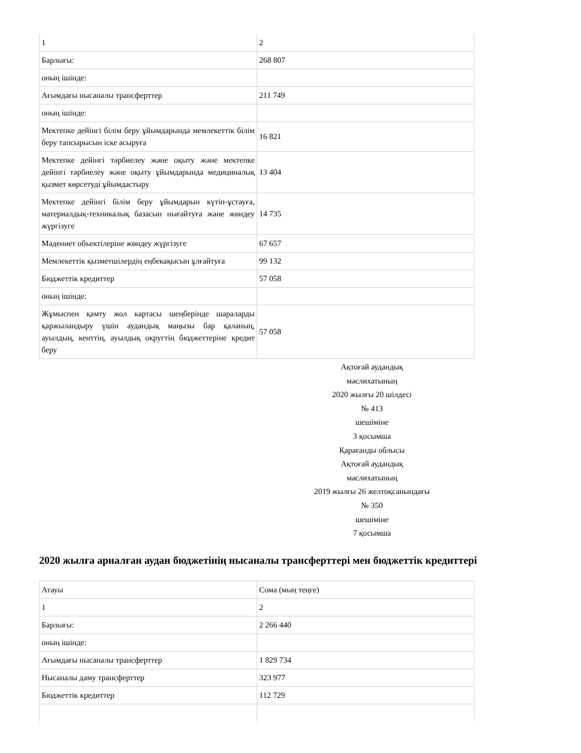| 1 | 2 |
| Барлығы: | 268 807 |
| оның ішінде: | |
| Ағымдағы нысаналы трансферттер | 211 749 |
| оның ішінде: | |
| Мектепке дейінгі білім беру ұйымдарында мемлекеттік білім беру тапсырысын іске асыруға | 16 821 |
| Мектепке дейінгі тәрбиелеу және оқыту және мектепке дейінгі тәрбиелеу және оқыту ұйымдарында медициналық қызмет көрсетуді ұйымдастыру | 13 404 |
| Мектепке дейінгі білім беру ұйымдарын күтіп-ұстауға, материалдық-техникалық базасын нығайтуға және жөндеу жүргізуге | 14 735 |
| Мәдениет объектілеріне жөндеу жүргізуге | 67 657 |
| Мемлекеттік қызметшілердің еңбекақысын ұлғайтуға | 99 132 |
| Бюджеттік кредиттер | 57 058 |
| оның ішінде: | |
| Жұмыспен қамту жол картасы шеңберінде шараларды қаржыландыру үшін аудандық маңызы бар қаланың, ауылдың, кенттің, ауылдық округтің бюджеттеріне кредит беру | 57 058 |
Ақтоғай аудандық
мәслихатының
2020 жылғы 20 шілдесі
№ 413
шешіміне
3 қосымша
Қарағанды облысы
Ақтоғай аудандық
мәслихатының
2019 жылғы 26 желтоқсанындағы
№ 350
шешіміне
7 қосымша
2020 жылға арналған аудан бюджетінің нысаналы трансферттері мен бюджеттік кредиттері
| Атауы | Сома (мың теңге) |
| 1 | 2 |
| Барлығы: | 2 266 440 |
| оның ішінде: | |
| Ағымдағы нысаналы трансферттер | 1 829 734 |
| Нысаналы даму трансферттер | 323 977 |
| Бюджеттік кредиттер | 112 729 |